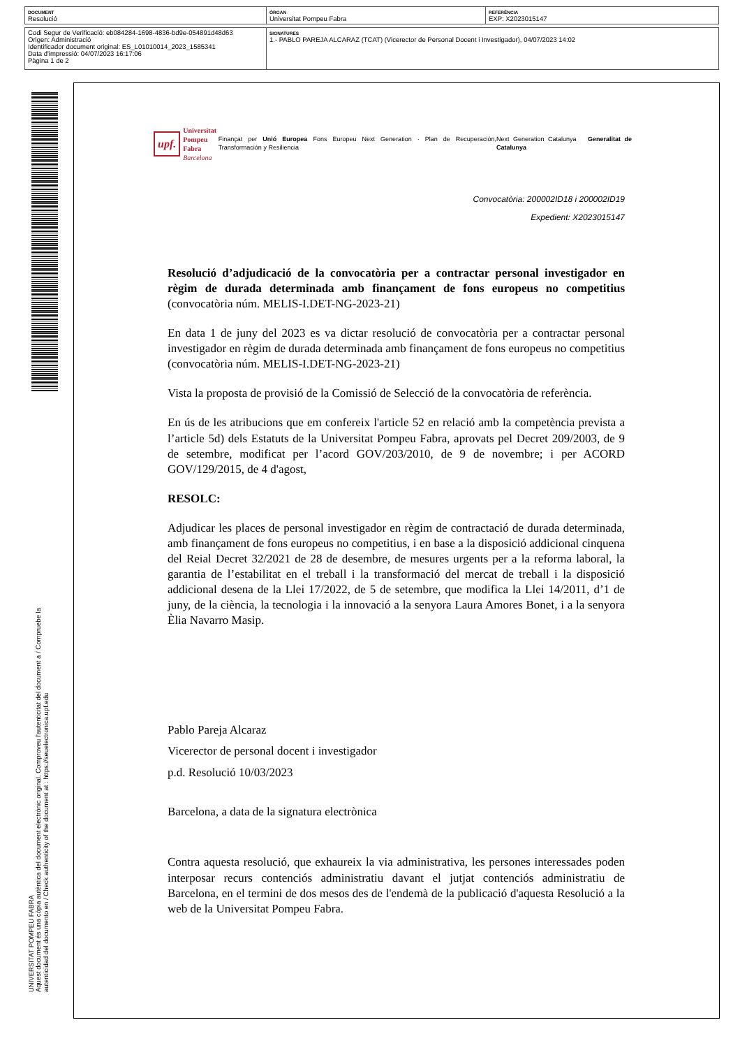| DOCUMENT Resolució | ÒRGAN Universitat Pompeu Fabra | REFERÈNCIA EXP: X2023015147 |
| Codi Segur de Verificació: eb084284-1698-4836-bd9e-054891d48d63 Origen: Administració Identificador document original: ES_L01010014_2023_1585341 Data d'impressió: 04/07/2023 16:17:06 Pàgina 1 de 2 | SIGNATURES 1.- PABLO PAREJA ALCARAZ (TCAT) (Vicerector de Personal Docent i Investigador), 04/07/2023 14:02 |
UNIVERSITAT POMPEU FABRA
Aquest document és una còpia autèntica del document electrònic original. Comproveu l'autenticitat del document a / Compruebe la
autenticidad del documento en / Check authenticity of the document at : https://seuelectronica.upf.edu
upf. Universitat
Pompeu Fabra
Barcelona
Finançat per Unió Europea Fons Europeu Next Generation · Plan de Recuperación, Transformación y Resiliencia
Next Generation Catalunya Generalitat de Catalunya
Convocatòria: 200002ID18 i 200002ID19
Expedient: X2023015147
Resolució d’adjudicació de la convocatòria per a contractar personal investigador en règim de durada determinada amb finançament de fons europeus no competitius (convocatòria núm. MELIS-I.DET-NG-2023-21)
En data 1 de juny del 2023 es va dictar resolució de convocatòria per a contractar personal investigador en règim de durada determinada amb finançament de fons europeus no competitius (convocatòria núm. MELIS-I.DET-NG-2023-21)
Vista la proposta de provisió de la Comissió de Selecció de la convocatòria de referència.
En ús de les atribucions que em confereix l'article 52 en relació amb la competència prevista a l’article 5d) dels Estatuts de la Universitat Pompeu Fabra, aprovats pel Decret 209/2003, de 9 de setembre, modificat per l’acord GOV/203/2010, de 9 de novembre; i per ACORD GOV/129/2015, de 4 d'agost,
RESOLC:
Adjudicar les places de personal investigador en règim de contractació de durada determinada, amb finançament de fons europeus no competitius, i en base a la disposició addicional cinquena del Reial Decret 32/2021 de 28 de desembre, de mesures urgents per a la reforma laboral, la garantia de l’estabilitat en el treball i la transformació del mercat de treball i la disposició addicional desena de la Llei 17/2022, de 5 de setembre, que modifica la Llei 14/2011, d’1 de juny, de la ciència, la tecnologia i la innovació a la senyora Laura Amores Bonet, i a la senyora Èlia Navarro Masip.
Pablo Pareja Alcaraz
Vicerector de personal docent i investigador
p.d. Resolució 10/03/2023
Barcelona, a data de la signatura electrònica
Contra aquesta resolució, que exhaureix la via administrativa, les persones interessades poden interposar recurs contenciós administratiu davant el jutjat contenciós administratiu de Barcelona, en el termini de dos mesos des de l'endemà de la publicació d'aquesta Resolució a la web de la Universitat Pompeu Fabra.